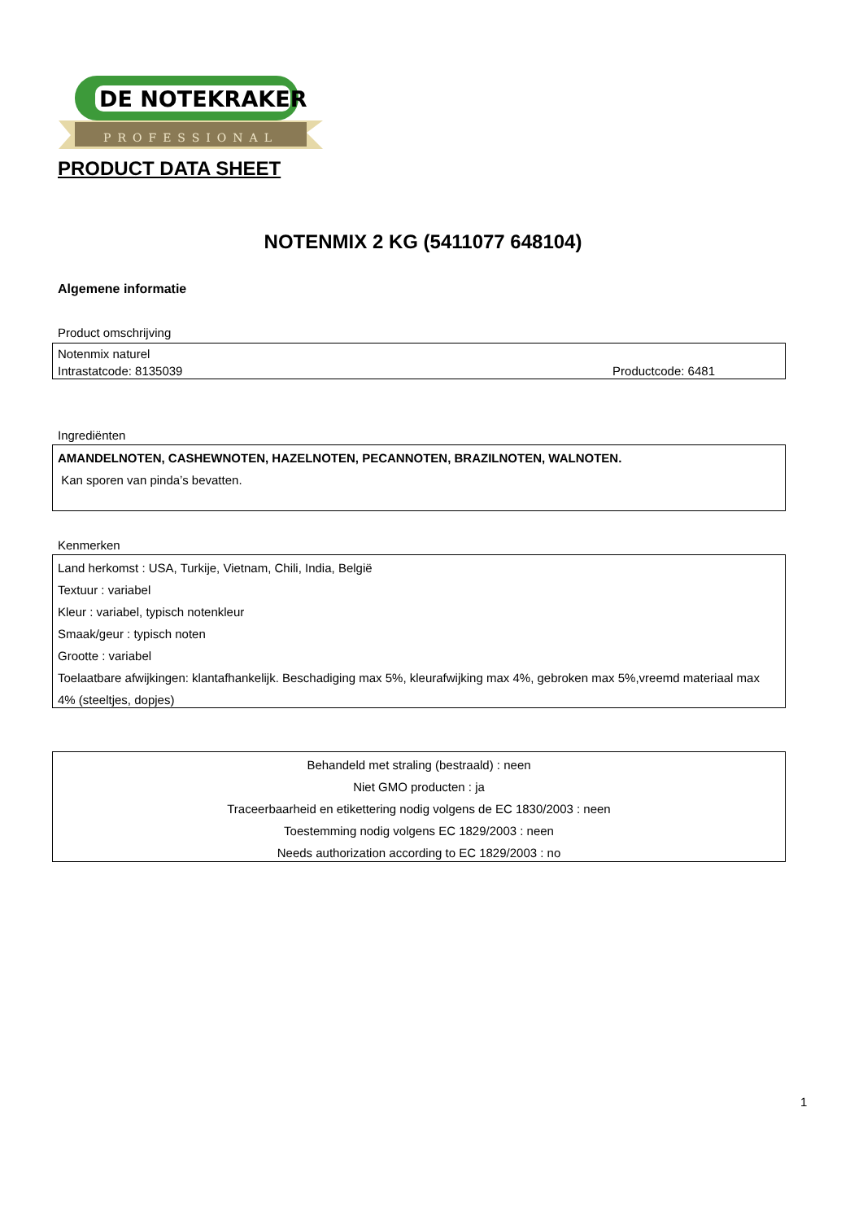DE NOTEKRAKER
PROFESSIONAL
PRODUCT DATA SHEET
NOTENMIX 2 KG (5411077 648104)
Algemene informatie
Product omschrijving
Notenmix naturel
Intrastatcode: 8135039 Productcode: 6481
Ingrediënten
AMANDELNOTEN, CASHEWNOTEN, HAZELNOTEN, PECANNOTEN, BRAZILNOTEN, WALNOTEN.
Kan sporen van pinda’s bevatten.
Kenmerken
Land herkomst : USA, Turkije, Vietnam, Chili, India, België
Textuur : variabel
Kleur : variabel, typisch notenkleur
Smaak/geur : typisch noten
Grootte : variabel
Toelaatbare afwijkingen: klantafhankelijk. Beschadiging max 5%, kleurafwijking max 4%, gebroken max 5%,vreemd materiaal max 4% (steeltjes, dopjes)
Behandeld met straling (bestraald) : neen
Niet GMO producten : ja
Traceerbaarheid en etikettering nodig volgens de EC 1830/2003 : neen
Toestemming nodig volgens EC 1829/2003 : neen
Needs authorization according to EC 1829/2003 : no
1